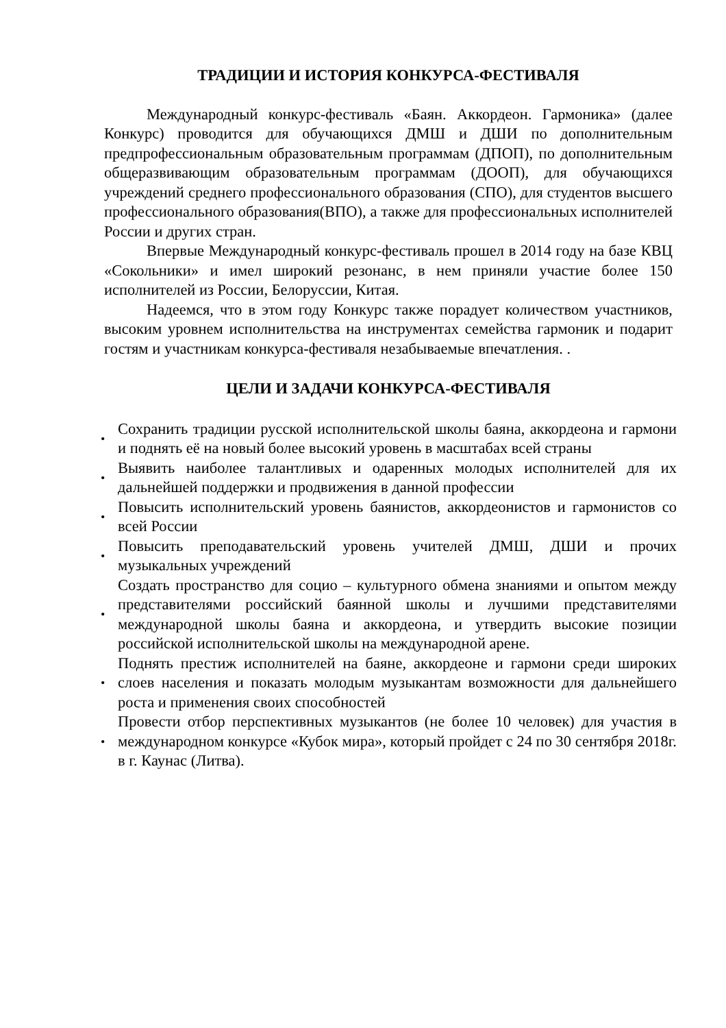ТРАДИЦИИ И ИСТОРИЯ КОНКУРСА-ФЕСТИВАЛЯ
Международный конкурс-фестиваль «Баян. Аккордеон. Гармоника» (далее Конкурс) проводится для обучающихся ДМШ и ДШИ по дополнительным предпрофессиональным образовательным программам (ДПОП), по дополнительным общеразвивающим образовательным программам (ДООП), для обучающихся учреждений среднего профессионального образования (СПО), для студентов высшего профессионального образования(ВПО), а также для профессиональных исполнителей России и других стран.
Впервые Международный конкурс-фестиваль прошел в 2014 году на базе КВЦ «Сокольники» и имел широкий резонанс, в нем приняли участие более 150 исполнителей из России, Белоруссии, Китая.
Надеемся, что в этом году Конкурс также порадует количеством участников, высоким уровнем исполнительства на инструментах семейства гармоник и подарит гостям и участникам конкурса-фестиваля незабываемые впечатления. .
ЦЕЛИ И ЗАДАЧИ КОНКУРСА-ФЕСТИВАЛЯ
• Сохранить традиции русской исполнительской школы баяна, аккордеона и гармони и поднять её на новый более высокий уровень в масштабах всей страны
• Выявить наиболее талантливых и одаренных молодых исполнителей для их дальнейшей поддержки и продвижения в данной профессии
• Повысить исполнительский уровень баянистов, аккордеонистов и гармонистов со всей России
• Повысить преподавательский уровень учителей ДМШ, ДШИ и прочих музыкальных учреждений
• Создать пространство для социо – культурного обмена знаниями и опытом между представителями российский баянной школы и лучшими представителями международной школы баяна и аккордеона, и утвердить высокие позиции российской исполнительской школы на международной арене.
• Поднять престиж исполнителей на баяне, аккордеоне и гармони среди широких слоев населения и показать молодым музыкантам возможности для дальнейшего роста и применения своих способностей
• Провести отбор перспективных музыкантов (не более 10 человек) для участия в международном конкурсе «Кубок мира», который пройдет с 24 по 30 сентября 2018г. в г. Каунас (Литва).